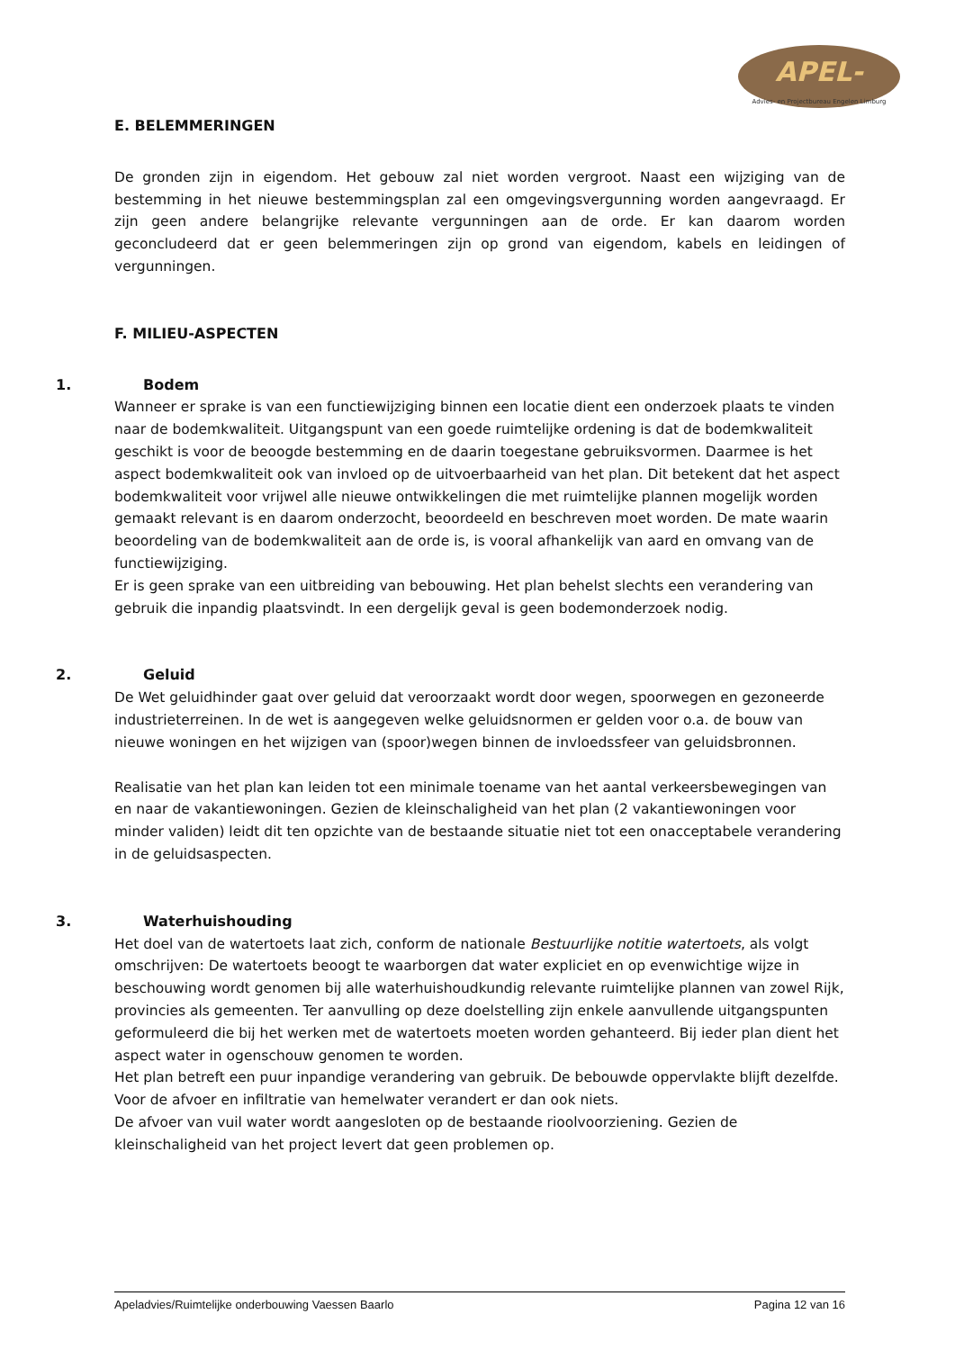APEL-
Advies- en Projectbureau Engelen Limburg
E. BELEMMERINGEN
De gronden zijn in eigendom. Het gebouw zal niet worden vergroot. Naast een wijziging van de bestemming in het nieuwe bestemmingsplan zal een omgevingsvergunning worden aangevraagd. Er zijn geen andere belangrijke relevante vergunningen aan de orde. Er kan daarom worden geconcludeerd dat er geen belemmeringen zijn op grond van eigendom, kabels en leidingen of vergunningen.
F. MILIEU-ASPECTEN
1. Bodem
Wanneer er sprake is van een functiewijziging binnen een locatie dient een onderzoek plaats te vinden naar de bodemkwaliteit. Uitgangspunt van een goede ruimtelijke ordening is dat de bodemkwaliteit geschikt is voor de beoogde bestemming en de daarin toegestane gebruiksvormen. Daarmee is het aspect bodemkwaliteit ook van invloed op de uitvoerbaarheid van het plan. Dit betekent dat het aspect bodemkwaliteit voor vrijwel alle nieuwe ontwikkelingen die met ruimtelijke plannen mogelijk worden gemaakt relevant is en daarom onderzocht, beoordeeld en beschreven moet worden. De mate waarin beoordeling van de bodemkwaliteit aan de orde is, is vooral afhankelijk van aard en omvang van de functiewijziging.
Er is geen sprake van een uitbreiding van bebouwing. Het plan behelst slechts een verandering van gebruik die inpandig plaatsvindt. In een dergelijk geval is geen bodemonderzoek nodig.
2. Geluid
De Wet geluidhinder gaat over geluid dat veroorzaakt wordt door wegen, spoorwegen en gezoneerde industrieterreinen. In de wet is aangegeven welke geluidsnormen er gelden voor o.a. de bouw van nieuwe woningen en het wijzigen van (spoor)wegen binnen de invloedssfeer van geluidsbronnen.
Realisatie van het plan kan leiden tot een minimale toename van het aantal verkeersbewegingen van en naar de vakantiewoningen. Gezien de kleinschaligheid van het plan (2 vakantiewoningen voor minder validen) leidt dit ten opzichte van de bestaande situatie niet tot een onacceptabele verandering in de geluidsaspecten.
3. Waterhuishouding
Het doel van de watertoets laat zich, conform de nationale Bestuurlijke notitie watertoets, als volgt omschrijven: De watertoets beoogt te waarborgen dat water expliciet en op evenwichtige wijze in beschouwing wordt genomen bij alle waterhuishoudkundig relevante ruimtelijke plannen van zowel Rijk, provincies als gemeenten. Ter aanvulling op deze doelstelling zijn enkele aanvullende uitgangspunten geformuleerd die bij het werken met de watertoets moeten worden gehanteerd. Bij ieder plan dient het aspect water in ogenschouw genomen te worden.
Het plan betreft een puur inpandige verandering van gebruik. De bebouwde oppervlakte blijft dezelfde. Voor de afvoer en infiltratie van hemelwater verandert er dan ook niets.
De afvoer van vuil water wordt aangesloten op de bestaande rioolvoorziening. Gezien de kleinschaligheid van het project levert dat geen problemen op.
Apeladvies/Ruimtelijke onderbouwing Vaessen Baarlo Pagina 12 van 16